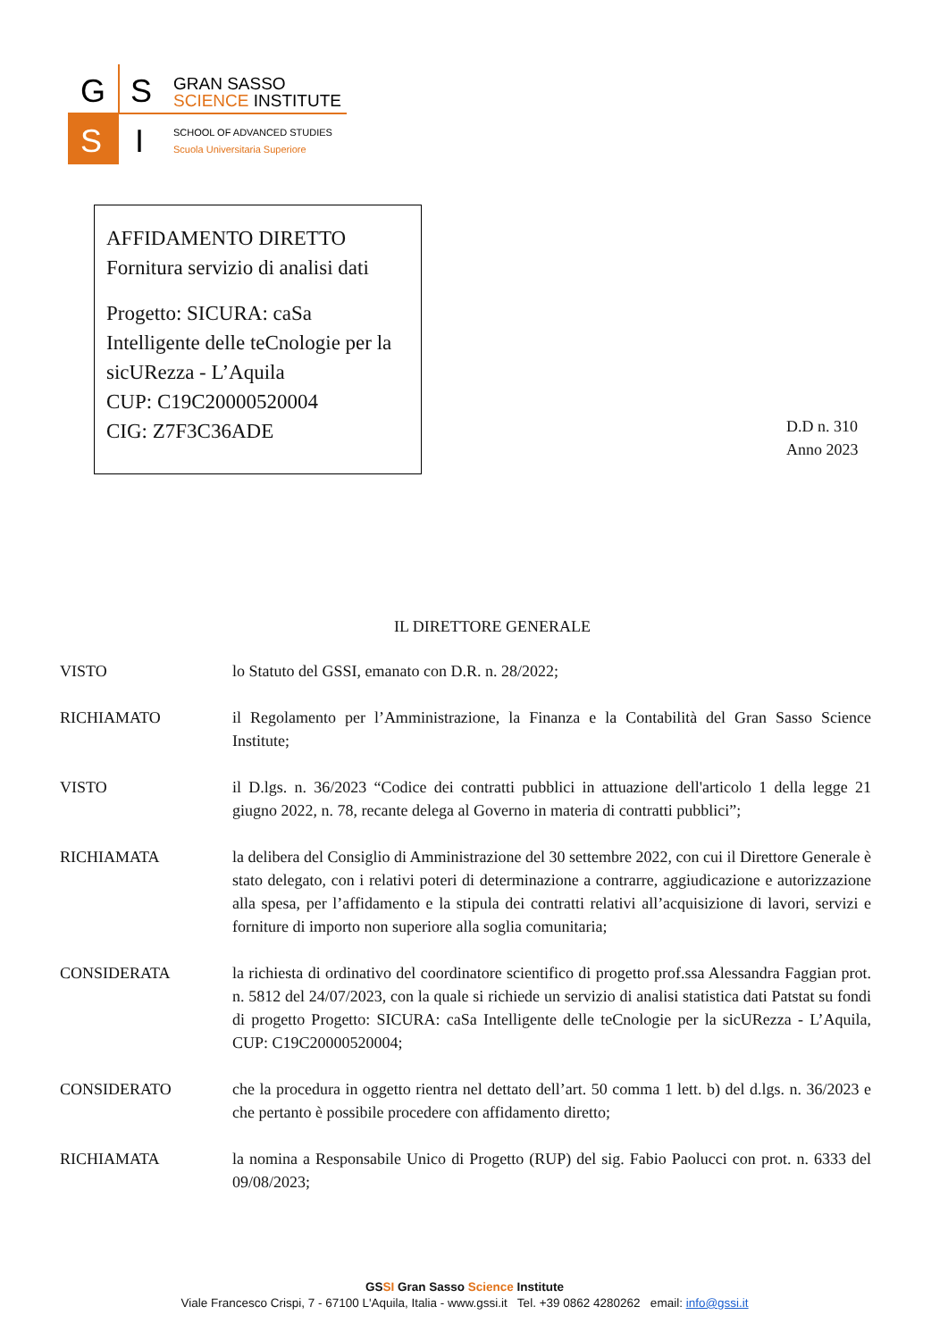G
S
S
I
GRAN SASSO
SCIENCE INSTITUTE
SCHOOL OF ADVANCED STUDIES
Scuola Universitaria Superiore
AFFIDAMENTO DIRETTO
Fornitura servizio di analisi dati
Progetto: SICURA: caSa Intelligente delle teCnologie per la sicURezza - L’Aquila
CUP: C19C20000520004
CIG: Z7F3C36ADE
D.D n. 310
Anno 2023
IL DIRETTORE GENERALE
VISTO lo Statuto del GSSI, emanato con D.R. n. 28/2022;
RICHIAMATO il Regolamento per l’Amministrazione, la Finanza e la Contabilità del Gran Sasso Science Institute;
VISTO il D.lgs. n. 36/2023 “Codice dei contratti pubblici in attuazione dell'articolo 1 della legge 21 giugno 2022, n. 78, recante delega al Governo in materia di contratti pubblici”;
RICHIAMATA la delibera del Consiglio di Amministrazione del 30 settembre 2022, con cui il Direttore Generale è stato delegato, con i relativi poteri di determinazione a contrarre, aggiudicazione e autorizzazione alla spesa, per l’affidamento e la stipula dei contratti relativi all’acquisizione di lavori, servizi e forniture di importo non superiore alla soglia comunitaria;
CONSIDERATA la richiesta di ordinativo del coordinatore scientifico di progetto prof.ssa Alessandra Faggian prot. n. 5812 del 24/07/2023, con la quale si richiede un servizio di analisi statistica dati Patstat su fondi di progetto Progetto: SICURA: caSa Intelligente delle teCnologie per la sicURezza - L’Aquila, CUP: C19C20000520004;
CONSIDERATO che la procedura in oggetto rientra nel dettato dell’art. 50 comma 1 lett. b) del d.lgs. n. 36/2023 e che pertanto è possibile procedere con affidamento diretto;
RICHIAMATA la nomina a Responsabile Unico di Progetto (RUP) del sig. Fabio Paolucci con prot. n. 6333 del 09/08/2023;
GSSI Gran Sasso Science Institute
Viale Francesco Crispi, 7 - 67100 L'Aquila, Italia - www.gssi.it Tel. +39 0862 4280262 email: info@gssi.it